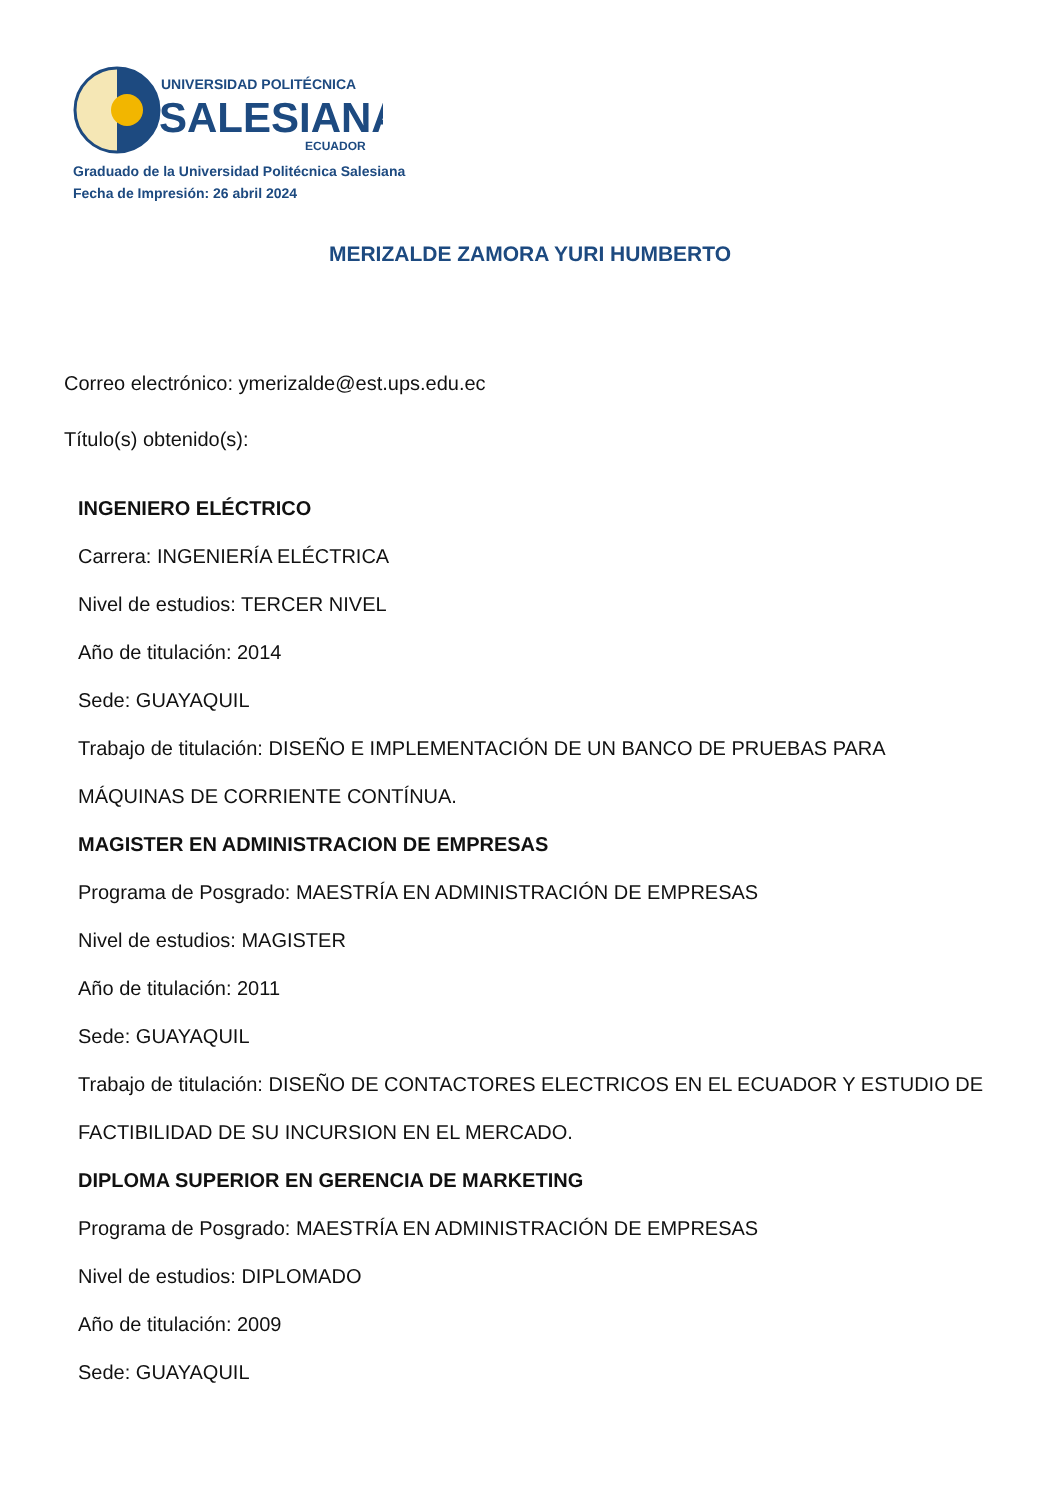UNIVERSIDAD POLITÉCNICA
SALESIANA
ECUADOR
Graduado de la Universidad Politécnica Salesiana
Fecha de Impresión: 26 abril 2024
MERIZALDE ZAMORA YURI HUMBERTO
Correo electrónico: ymerizalde@est.ups.edu.ec
Título(s) obtenido(s):
INGENIERO ELÉCTRICO
Carrera: INGENIERÍA ELÉCTRICA
Nivel de estudios: TERCER NIVEL
Año de titulación: 2014
Sede: GUAYAQUIL
Trabajo de titulación: DISEÑO E IMPLEMENTACIÓN DE UN BANCO DE PRUEBAS PARA MÁQUINAS DE CORRIENTE CONTÍNUA.
MAGISTER EN ADMINISTRACION DE EMPRESAS
Programa de Posgrado: MAESTRÍA EN ADMINISTRACIÓN DE EMPRESAS
Nivel de estudios: MAGISTER
Año de titulación: 2011
Sede: GUAYAQUIL
Trabajo de titulación: DISEÑO DE CONTACTORES ELECTRICOS EN EL ECUADOR Y ESTUDIO DE FACTIBILIDAD DE SU INCURSION EN EL MERCADO.
DIPLOMA SUPERIOR EN GERENCIA DE MARKETING
Programa de Posgrado: MAESTRÍA EN ADMINISTRACIÓN DE EMPRESAS
Nivel de estudios: DIPLOMADO
Año de titulación: 2009
Sede: GUAYAQUIL